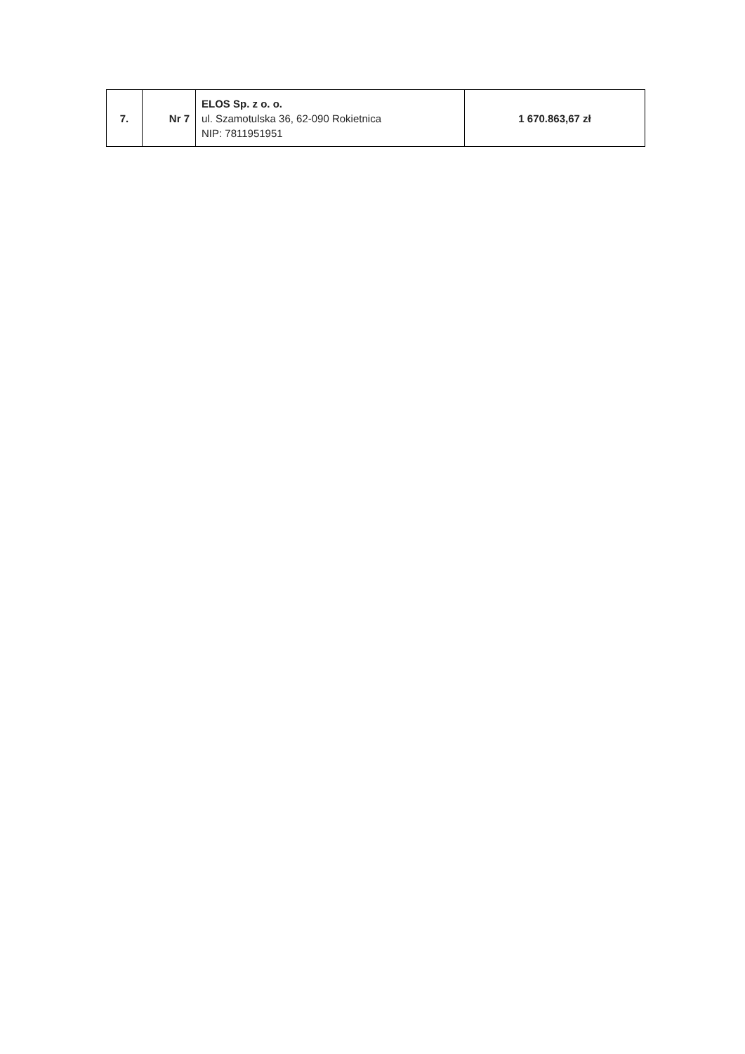| 7. | Nr 7 | ELOS Sp. z o. o. ul. Szamotulska 36, 62-090 Rokietnica NIP: 7811951951 | 1 670.863,67 zł |